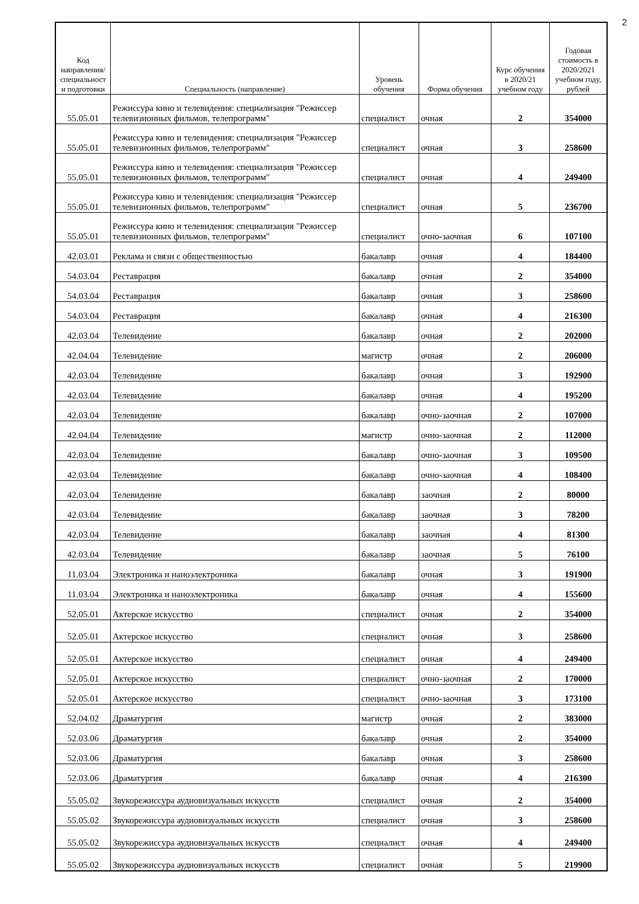2
| Код направления/ специальност и подготовки | Специальность (направление) | Уровень обучения | Форма обучения | Курс обучения в 2020/21 учебном году | Годовая стоимость в 2020/2021 учебном году, рублей |
| --- | --- | --- | --- | --- | --- |
| 55.05.01 | Режиссура кино и телевидения: специализация "Режиссер телевизионных фильмов, телепрограмм" | специалист | очная | 2 | 354000 |
| 55.05.01 | Режиссура кино и телевидения: специализация "Режиссер телевизионных фильмов, телепрограмм" | специалист | очная | 3 | 258600 |
| 55.05.01 | Режиссура кино и телевидения: специализация "Режиссер телевизионных фильмов, телепрограмм" | специалист | очная | 4 | 249400 |
| 55.05.01 | Режиссура кино и телевидения: специализация "Режиссер телевизионных фильмов, телепрограмм" | специалист | очная | 5 | 236700 |
| 55.05.01 | Режиссура кино и телевидения: специализация "Режиссер телевизионных фильмов, телепрограмм" | специалист | очно-заочная | 6 | 107100 |
| 42.03.01 | Реклама и связи с общественностью | бакалавр | очная | 4 | 184400 |
| 54.03.04 | Реставрация | бакалавр | очная | 2 | 354000 |
| 54.03.04 | Реставрация | бакалавр | очная | 3 | 258600 |
| 54.03.04 | Реставрация | бакалавр | очная | 4 | 216300 |
| 42.03.04 | Телевидение | бакалавр | очная | 2 | 202000 |
| 42.04.04 | Телевидение | магистр | очная | 2 | 206000 |
| 42.03.04 | Телевидение | бакалавр | очная | 3 | 192900 |
| 42.03.04 | Телевидение | бакалавр | очная | 4 | 195200 |
| 42.03.04 | Телевидение | бакалавр | очно-заочная | 2 | 107000 |
| 42.04.04 | Телевидение | магистр | очно-заочная | 2 | 112000 |
| 42.03.04 | Телевидение | бакалавр | очно-заочная | 3 | 109500 |
| 42.03.04 | Телевидение | бакалавр | очно-заочная | 4 | 108400 |
| 42.03.04 | Телевидение | бакалавр | заочная | 2 | 80000 |
| 42.03.04 | Телевидение | бакалавр | заочная | 3 | 78200 |
| 42.03.04 | Телевидение | бакалавр | заочная | 4 | 81300 |
| 42.03.04 | Телевидение | бакалавр | заочная | 5 | 76100 |
| 11.03.04 | Электроника и наноэлектроника | бакалавр | очная | 3 | 191900 |
| 11.03.04 | Электроника и наноэлектроника | бакалавр | очная | 4 | 155600 |
| 52.05.01 | Актерское искусство | специалист | очная | 2 | 354000 |
| 52.05.01 | Актерское искусство | специалист | очная | 3 | 258600 |
| 52.05.01 | Актерское искусство | специалист | очная | 4 | 249400 |
| 52.05.01 | Актерское искусство | специалист | очно-заочная | 2 | 170000 |
| 52.05.01 | Актерское искусство | специалист | очно-заочная | 3 | 173100 |
| 52.04.02 | Драматургия | магистр | очная | 2 | 383000 |
| 52.03.06 | Драматургия | бакалавр | очная | 2 | 354000 |
| 52.03.06 | Драматургия | бакалавр | очная | 3 | 258600 |
| 52.03.06 | Драматургия | бакалавр | очная | 4 | 216300 |
| 55.05.02 | Звукорежиссура аудиовизуальных искусств | специалист | очная | 2 | 354000 |
| 55.05.02 | Звукорежиссура аудиовизуальных искусств | специалист | очная | 3 | 258600 |
| 55.05.02 | Звукорежиссура аудиовизуальных искусств | специалист | очная | 4 | 249400 |
| 55.05.02 | Звукорежиссура аудиовизуальных искусств | специалист | очная | 5 | 219900 |